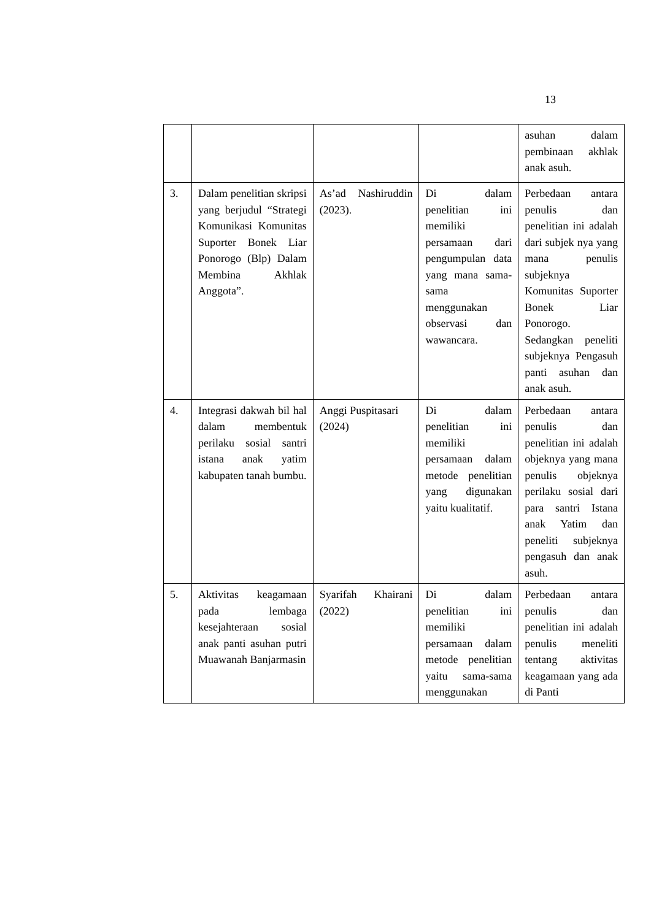13
| | | | | asuhan dalam pembinaan akhlak anak asuh. |
| 3. | Dalam penelitian skripsi yang berjudul “Strategi Komunikasi Komunitas Suporter Bonek Liar Ponorogo (Blp) Dalam Membina Akhlak Anggota”. | As’ad Nashiruddin (2023). | Di dalam penelitian ini memiliki persamaan dari pengumpulan data yang mana sama-sama menggunakan observasi dan wawancara. | Perbedaan antara penulis dan penelitian ini adalah dari subjek nya yang mana penulis subjeknya Komunitas Suporter Bonek Liar Ponorogo. Sedangkan peneliti subjeknya Pengasuh panti asuhan dan anak asuh. |
| 4. | Integrasi dakwah bil hal dalam membentuk perilaku sosial santri istana anak yatim kabupaten tanah bumbu. | Anggi Puspitasari (2024) | Di dalam penelitian ini memiliki persamaan dalam metode penelitian yang digunakan yaitu kualitatif. | Perbedaan antara penulis dan penelitian ini adalah objeknya yang mana penulis objeknya perilaku sosial dari para santri Istana anak Yatim dan peneliti subjeknya pengasuh dan anak asuh. |
| 5. | Aktivitas keagamaan pada lembaga kesejahteraan sosial anak panti asuhan putri Muawanah Banjarmasin | Syarifah Khairani (2022) | Di dalam penelitian ini memiliki persamaan dalam metode penelitian yaitu sama-sama menggunakan | Perbedaan antara penulis dan penelitian ini adalah penulis meneliti tentang aktivitas keagamaan yang ada di Panti |